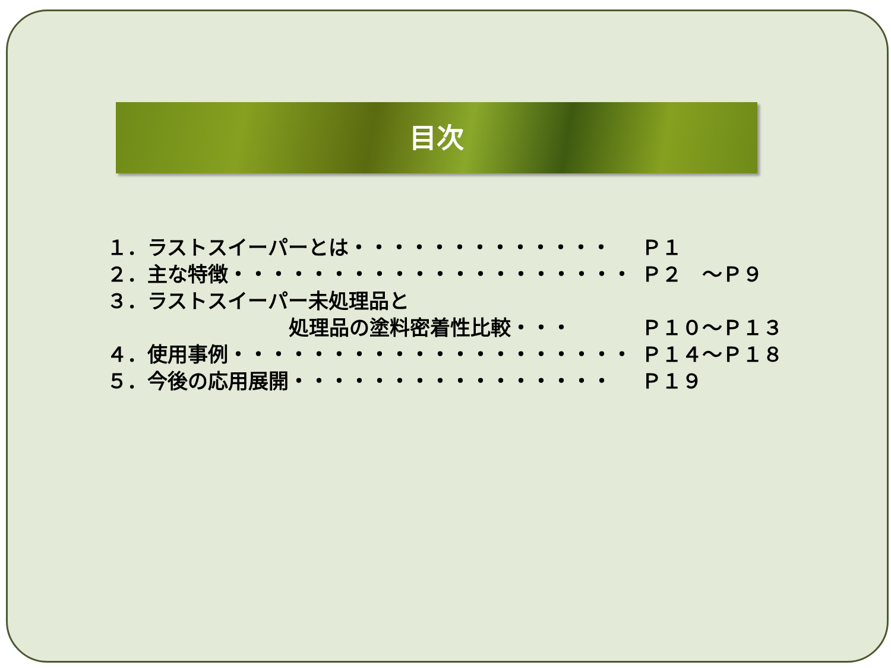目次
１．ラストスイーパーとは・・・・・・・・・・・・・ Ｐ１
２．主な特徴・・・・・・・・・・・・・・・・・・・・ Ｐ２　～Ｐ９
３．ラストスイーパー未処理品と
　　　　　　　　　処理品の塗料密着性比較・・・ Ｐ１０～Ｐ１３
４．使用事例・・・・・・・・・・・・・・・・・・・・ Ｐ１４～Ｐ１８
５．今後の応用展開・・・・・・・・・・・・・・・・ Ｐ１９